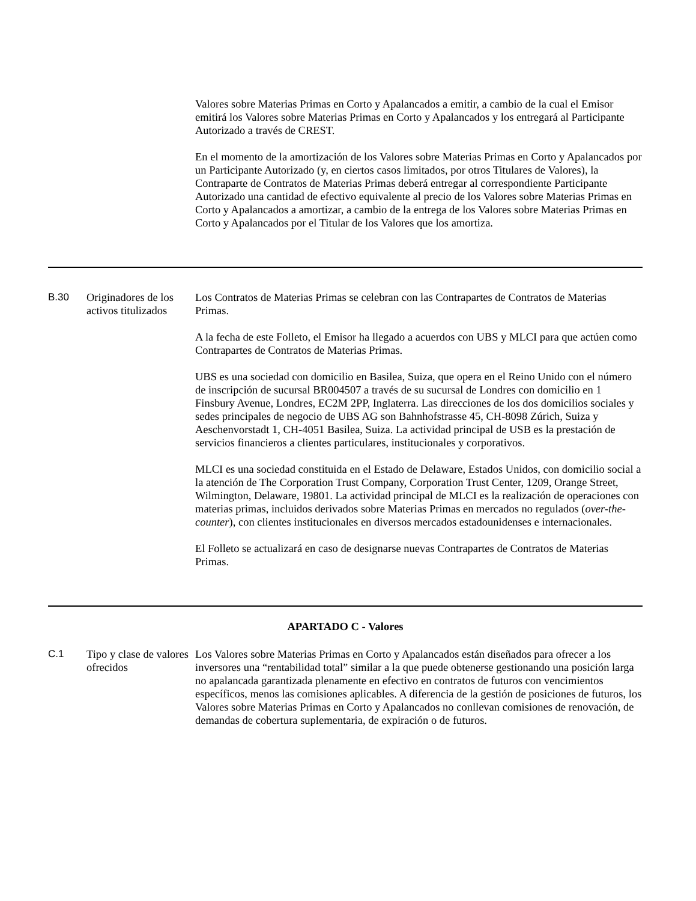| | | Valores sobre Materias Primas en Corto y Apalancados a emitir, a cambio de la cual el Emisor emitirá los Valores sobre Materias Primas en Corto y Apalancados y los entregará al Participante Autorizado a través de CREST. En el momento de la amortización de los Valores sobre Materias Primas en Corto y Apalancados por un Participante Autorizado (y, en ciertos casos limitados, por otros Titulares de Valores), la Contraparte de Contratos de Materias Primas deberá entregar al correspondiente Participante Autorizado una cantidad de efectivo equivalente al precio de los Valores sobre Materias Primas en Corto y Apalancados a amortizar, a cambio de la entrega de los Valores sobre Materias Primas en Corto y Apalancados por el Titular de los Valores que los amortiza. |
| B.30 | Originadores de los activos titulizados | Los Contratos de Materias Primas se celebran con las Contrapartes de Contratos de Materias Primas. A la fecha de este Folleto, el Emisor ha llegado a acuerdos con UBS y MLCI para que actúen como Contrapartes de Contratos de Materias Primas. UBS es una sociedad con domicilio en Basilea, Suiza, que opera en el Reino Unido con el número de inscripción de sucursal BR004507 a través de su sucursal de Londres con domicilio en 1 Finsbury Avenue, Londres, EC2M 2PP, Inglaterra. Las direcciones de los dos domicilios sociales y sedes principales de negocio de UBS AG son Bahnhofstrasse 45, CH-8098 Zúrich, Suiza y Aeschenvorstadt 1, CH-4051 Basilea, Suiza. La actividad principal de USB es la prestación de servicios financieros a clientes particulares, institucionales y corporativos. MLCI es una sociedad constituida en el Estado de Delaware, Estados Unidos, con domicilio social a la atención de The Corporation Trust Company, Corporation Trust Center, 1209, Orange Street, Wilmington, Delaware, 19801. La actividad principal de MLCI es la realización de operaciones con materias primas, incluidos derivados sobre Materias Primas en mercados no regulados ( over-the-counter ), con clientes institucionales en diversos mercados estadounidenses e internacionales. El Folleto se actualizará en caso de designarse nuevas Contrapartes de Contratos de Materias Primas. |
| APARTADO C - Valores | | |
| C.1 | Tipo y clase de valores ofrecidos | Los Valores sobre Materias Primas en Corto y Apalancados están diseñados para ofrecer a los inversores una “rentabilidad total” similar a la que puede obtenerse gestionando una posición larga no apalancada garantizada plenamente en efectivo en contratos de futuros con vencimientos específicos, menos las comisiones aplicables. A diferencia de la gestión de posiciones de futuros, los Valores sobre Materias Primas en Corto y Apalancados no conllevan comisiones de renovación, de demandas de cobertura suplementaria, de expiración o de futuros. |